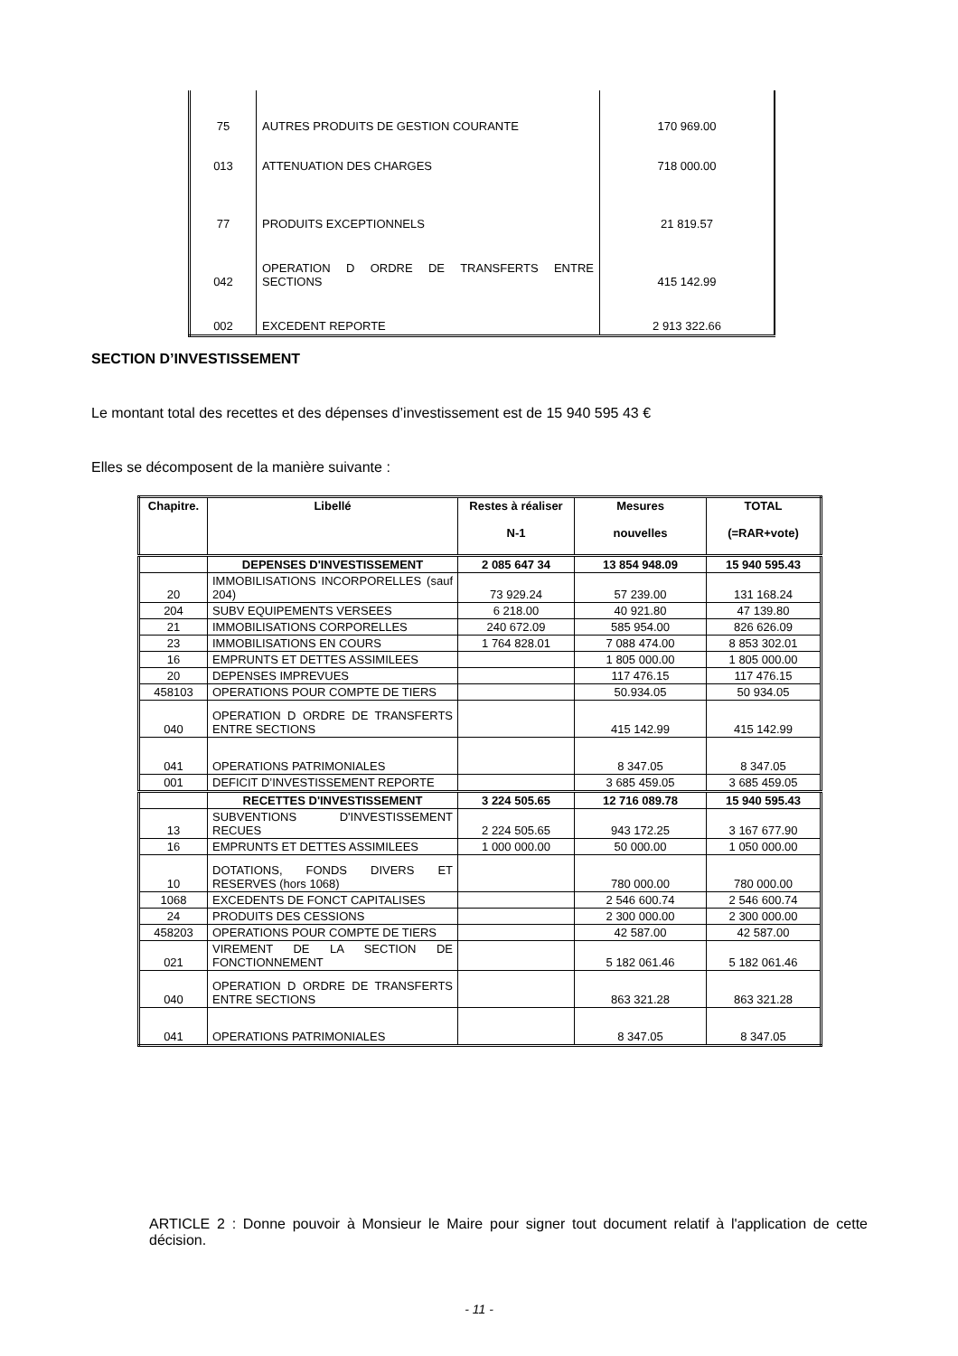| 75 | AUTRES PRODUITS DE GESTION COURANTE | 170 969.00 |
| 013 | ATTENUATION DES CHARGES | 718 000.00 |
| 77 | PRODUITS EXCEPTIONNELS | 21 819.57 |
| 042 | OPERATION D ORDRE DE TRANSFERTS ENTRE SECTIONS | 415 142.99 |
| 002 | EXCEDENT REPORTE | 2 913 322.66 |
SECTION D’INVESTISSEMENT
Le montant total des recettes et des dépenses d’investissement est de 15 940 595 43 €
Elles se décomposent de la manière suivante :
| Chapitre. | Libellé | Restes à réaliser N-1 | Mesures nouvelles | TOTAL (=RAR+vote) |
| --- | --- | --- | --- | --- |
| | DEPENSES D'INVESTISSEMENT | 2 085 647 34 | 13 854 948.09 | 15 940 595.43 |
| 20 | IMMOBILISATIONS INCORPORELLES (sauf 204) | 73 929.24 | 57 239.00 | 131 168.24 |
| 204 | SUBV EQUIPEMENTS VERSEES | 6 218.00 | 40 921.80 | 47 139.80 |
| 21 | IMMOBILISATIONS CORPORELLES | 240 672.09 | 585 954.00 | 826 626.09 |
| 23 | IMMOBILISATIONS EN COURS | 1 764 828.01 | 7 088 474.00 | 8 853 302.01 |
| 16 | EMPRUNTS ET DETTES ASSIMILEES | | 1 805 000.00 | 1 805 000.00 |
| 20 | DEPENSES IMPREVUES | | 117 476.15 | 117 476.15 |
| 458103 | OPERATIONS POUR COMPTE DE TIERS | | 50.934.05 | 50 934.05 |
| 040 | OPERATION D ORDRE DE TRANSFERTS ENTRE SECTIONS | | 415 142.99 | 415 142.99 |
| 041 | OPERATIONS PATRIMONIALES | | 8 347.05 | 8 347.05 |
| 001 | DEFICIT D’INVESTISSEMENT REPORTE | | 3 685 459.05 | 3 685 459.05 |
| | RECETTES D'INVESTISSEMENT | 3 224 505.65 | 12 716 089.78 | 15 940 595.43 |
| 13 | SUBVENTIONS D'INVESTISSEMENT RECUES | 2 224 505.65 | 943 172.25 | 3 167 677.90 |
| 16 | EMPRUNTS ET DETTES ASSIMILEES | 1 000 000.00 | 50 000.00 | 1 050 000.00 |
| 10 | DOTATIONS, FONDS DIVERS ET RESERVES (hors 1068) | | 780 000.00 | 780 000.00 |
| 1068 | EXCEDENTS DE FONCT CAPITALISES | | 2 546 600.74 | 2 546 600.74 |
| 24 | PRODUITS DES CESSIONS | | 2 300 000.00 | 2 300 000.00 |
| 458203 | OPERATIONS POUR COMPTE DE TIERS | | 42 587.00 | 42 587.00 |
| 021 | VIREMENT DE LA SECTION DE FONCTIONNEMENT | | 5 182 061.46 | 5 182 061.46 |
| 040 | OPERATION D ORDRE DE TRANSFERTS ENTRE SECTIONS | | 863 321.28 | 863 321.28 |
| 041 | OPERATIONS PATRIMONIALES | | 8 347.05 | 8 347.05 |
ARTICLE 2 : Donne pouvoir à Monsieur le Maire pour signer tout document relatif à l'application de cette décision.
- 11 -